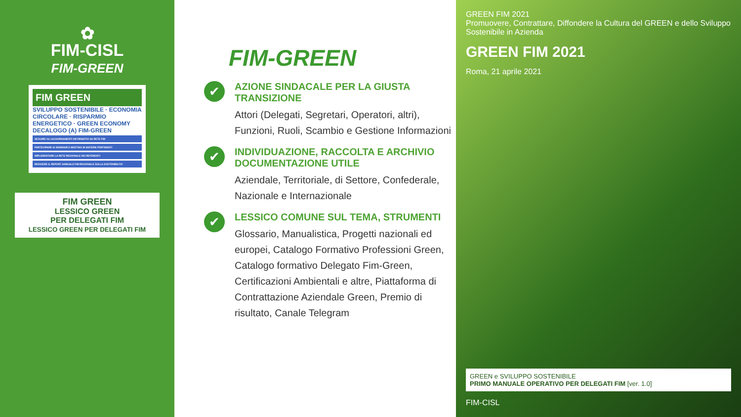✿
FIM-CISL
FIM-GREEN
FIM GREEN
SVILUPPO SOSTENIBILE · ECONOMIA CIRCOLARE · RISPARMIO ENERGETICO · GREEN ECONOMY
DECALOGO (A) FIM-GREEN
SEGUIRE GLI AGGIORNAMENTI INFORMATIVI SU RETE FIM
PARTECIPARE AI SEMINARI E MEETING IN MATERIE PERTINENTI
IMPLEMENTARE LA RETE REGIONALE DEI REFERENTI
REDIGERE IL REPORT ANNUALE FIM REGIONALE SULLA SOSTENIBILITA'
FIM GREEN
LESSICO GREEN
PER DELEGATI FIM
LESSICO GREEN PER DELEGATI FIM
FIM-GREEN
✔
AZIONE SINDACALE PER LA GIUSTA TRANSIZIONE
Attori (Delegati, Segretari, Operatori, altri), Funzioni, Ruoli, Scambio e Gestione Informazioni
✔
INDIVIDUAZIONE, RACCOLTA E ARCHIVIO DOCUMENTAZIONE UTILE
Aziendale, Territoriale, di Settore, Confederale, Nazionale e Internazionale
✔
LESSICO COMUNE SUL TEMA, STRUMENTI
Glossario, Manualistica, Progetti nazionali ed europei, Catalogo Formativo Professioni Green, Catalogo formativo Delegato Fim-Green, Certificazioni Ambientali e altre, Piattaforma di Contrattazione Aziendale Green, Premio di risultato, Canale Telegram
GREEN FIM 2021
Promuovere, Contrattare, Diffondere la Cultura del GREEN e dello Sviluppo Sostenibile in Azienda
GREEN FIM 2021
Roma, 21 aprile 2021
GREEN e SVILUPPO SOSTENIBILE
PRIMO MANUALE OPERATIVO PER DELEGATI FIM [ver. 1.0]
FIM-CISL